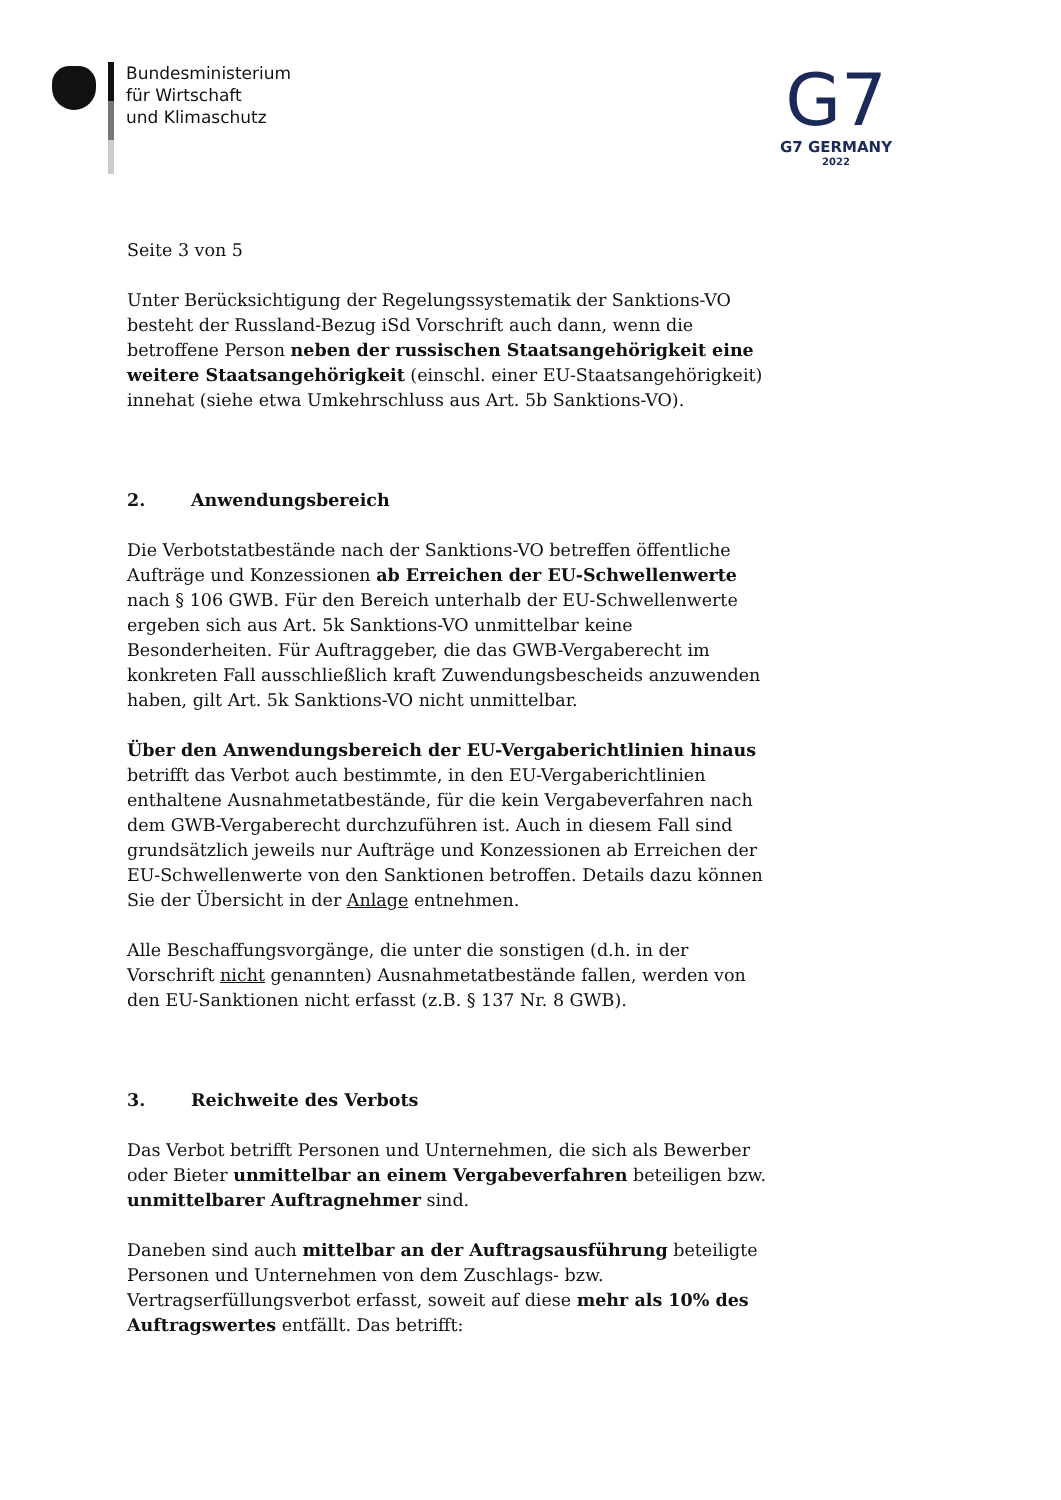Bundesministerium
für Wirtschaft
und Klimaschutz
G7
G7 GERMANY
2022
Seite 3 von 5
Unter Berücksichtigung der Regelungssystematik der Sanktions-VO besteht der Russland-Bezug iSd Vorschrift auch dann, wenn die betroffene Person neben der russischen Staatsangehörigkeit eine weitere Staatsangehörigkeit (einschl. einer EU-Staatsangehörigkeit) innehat (siehe etwa Umkehrschluss aus Art. 5b Sanktions-VO).
2. Anwendungsbereich
Die Verbotstatbestände nach der Sanktions-VO betreffen öffentliche Aufträge und Konzessionen ab Erreichen der EU-Schwellenwerte nach § 106 GWB. Für den Bereich unterhalb der EU-Schwellenwerte ergeben sich aus Art. 5k Sanktions-VO unmittelbar keine Besonderheiten. Für Auftraggeber, die das GWB-Vergaberecht im konkreten Fall ausschließlich kraft Zuwendungsbescheids anzuwenden haben, gilt Art. 5k Sanktions-VO nicht unmittelbar.
Über den Anwendungsbereich der EU-Vergaberichtlinien hinaus betrifft das Verbot auch bestimmte, in den EU-Vergaberichtlinien enthaltene Ausnahmetatbestände, für die kein Vergabeverfahren nach dem GWB-Vergaberecht durchzuführen ist. Auch in diesem Fall sind grundsätzlich jeweils nur Aufträge und Konzessionen ab Erreichen der EU-Schwellenwerte von den Sanktionen betroffen. Details dazu können Sie der Übersicht in der Anlage entnehmen.
Alle Beschaffungsvorgänge, die unter die sonstigen (d.h. in der Vorschrift nicht genannten) Ausnahmetatbestände fallen, werden von den EU-Sanktionen nicht erfasst (z.B. § 137 Nr. 8 GWB).
3. Reichweite des Verbots
Das Verbot betrifft Personen und Unternehmen, die sich als Bewerber oder Bieter unmittelbar an einem Vergabeverfahren beteiligen bzw. unmittelbarer Auftragnehmer sind.
Daneben sind auch mittelbar an der Auftragsausführung beteiligte Personen und Unternehmen von dem Zuschlags- bzw. Vertragserfüllungsverbot erfasst, soweit auf diese mehr als 10% des Auftragswertes entfällt. Das betrifft: